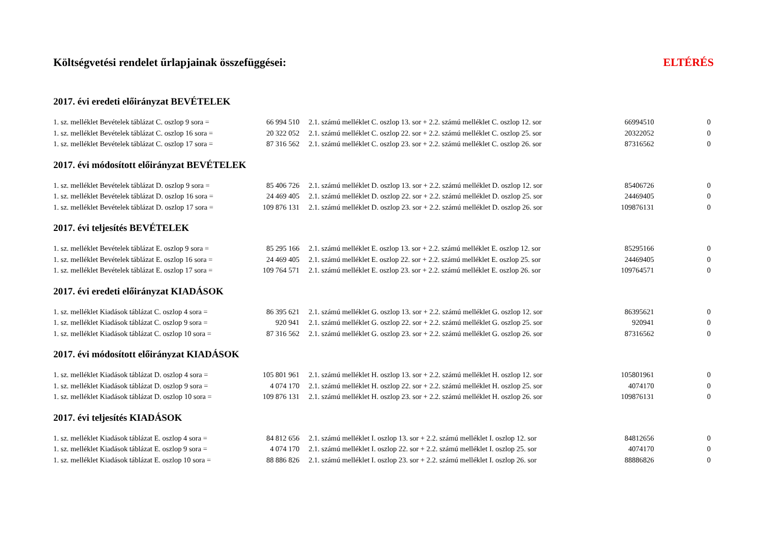| Költségvetési rendelet űrlapjainak összefüggései: | | | | ELTÉRÉS |
| 2017. évi eredeti előirányzat BEVÉTELEK | | | | |
| 1. sz. melléklet Bevételek táblázat C. oszlop 9 sora = | 66 994 510 | 2.1. számú melléklet C. oszlop 13. sor + 2.2. számú melléklet C. oszlop 12. sor | 66994510 | 0 |
| 1. sz. melléklet Bevételek táblázat C. oszlop 16 sora = | 20 322 052 | 2.1. számú melléklet C. oszlop 22. sor + 2.2. számú melléklet C. oszlop 25. sor | 20322052 | 0 |
| 1. sz. melléklet Bevételek táblázat C. oszlop 17 sora = | 87 316 562 | 2.1. számú melléklet C. oszlop 23. sor + 2.2. számú melléklet C. oszlop 26. sor | 87316562 | 0 |
| 2017. évi módosított előirányzat BEVÉTELEK | | | | |
| 1. sz. melléklet Bevételek táblázat D. oszlop 9 sora = | 85 406 726 | 2.1. számú melléklet D. oszlop 13. sor + 2.2. számú melléklet D. oszlop 12. sor | 85406726 | 0 |
| 1. sz. melléklet Bevételek táblázat D. oszlop 16 sora = | 24 469 405 | 2.1. számú melléklet D. oszlop 22. sor + 2.2. számú melléklet D. oszlop 25. sor | 24469405 | 0 |
| 1. sz. melléklet Bevételek táblázat D. oszlop 17 sora = | 109 876 131 | 2.1. számú melléklet D. oszlop 23. sor + 2.2. számú melléklet D. oszlop 26. sor | 109876131 | 0 |
| 2017. évi teljesítés BEVÉTELEK | | | | |
| 1. sz. melléklet Bevételek táblázat E. oszlop 9 sora = | 85 295 166 | 2.1. számú melléklet E. oszlop 13. sor + 2.2. számú melléklet E. oszlop 12. sor | 85295166 | 0 |
| 1. sz. melléklet Bevételek táblázat E. oszlop 16 sora = | 24 469 405 | 2.1. számú melléklet E. oszlop 22. sor + 2.2. számú melléklet E. oszlop 25. sor | 24469405 | 0 |
| 1. sz. melléklet Bevételek táblázat E. oszlop 17 sora = | 109 764 571 | 2.1. számú melléklet E. oszlop 23. sor + 2.2. számú melléklet E. oszlop 26. sor | 109764571 | 0 |
| 2017. évi eredeti előirányzat KIADÁSOK | | | | |
| 1. sz. melléklet Kiadások táblázat C. oszlop 4 sora = | 86 395 621 | 2.1. számú melléklet G. oszlop 13. sor + 2.2. számú melléklet G. oszlop 12. sor | 86395621 | 0 |
| 1. sz. melléklet Kiadások táblázat C. oszlop 9 sora = | 920 941 | 2.1. számú melléklet G. oszlop 22. sor + 2.2. számú melléklet G. oszlop 25. sor | 920941 | 0 |
| 1. sz. melléklet Kiadások táblázat C. oszlop 10 sora = | 87 316 562 | 2.1. számú melléklet G. oszlop 23. sor + 2.2. számú melléklet G. oszlop 26. sor | 87316562 | 0 |
| 2017. évi módosított előirányzat KIADÁSOK | | | | |
| 1. sz. melléklet Kiadások táblázat D. oszlop 4 sora = | 105 801 961 | 2.1. számú melléklet H. oszlop 13. sor + 2.2. számú melléklet H. oszlop 12. sor | 105801961 | 0 |
| 1. sz. melléklet Kiadások táblázat D. oszlop 9 sora = | 4 074 170 | 2.1. számú melléklet H. oszlop 22. sor + 2.2. számú melléklet H. oszlop 25. sor | 4074170 | 0 |
| 1. sz. melléklet Kiadások táblázat D. oszlop 10 sora = | 109 876 131 | 2.1. számú melléklet H. oszlop 23. sor + 2.2. számú melléklet H. oszlop 26. sor | 109876131 | 0 |
| 2017. évi teljesítés KIADÁSOK | | | | |
| 1. sz. melléklet Kiadások táblázat E. oszlop 4 sora = | 84 812 656 | 2.1. számú melléklet I. oszlop 13. sor + 2.2. számú melléklet I. oszlop 12. sor | 84812656 | 0 |
| 1. sz. melléklet Kiadások táblázat E. oszlop 9 sora = | 4 074 170 | 2.1. számú melléklet I. oszlop 22. sor + 2.2. számú melléklet I. oszlop 25. sor | 4074170 | 0 |
| 1. sz. melléklet Kiadások táblázat E. oszlop 10 sora = | 88 886 826 | 2.1. számú melléklet I. oszlop 23. sor + 2.2. számú melléklet I. oszlop 26. sor | 88886826 | 0 |